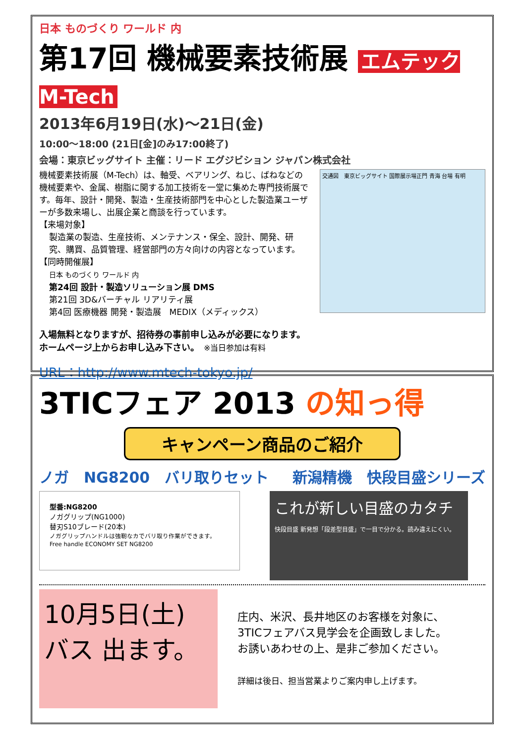日本 ものづくり ワールド 内
第17回 機械要素技術展 エムテック M-Tech
2013年6月19日(水)～21日(金)
10:00～18:00 (21日[金]のみ17:00終了)
会場：東京ビッグサイト 主催：リード エグジビション ジャパン株式会社
機械要素技術展（M-Tech）は、軸受、ベアリング、ねじ、ばねなどの機械要素や、金属、樹脂に関する加工技術を一堂に集めた専門技術展です。毎年、設計・開発、製造・生産技術部門を中心とした製造業ユーザーが多数来場し、出展企業と商談を行っています。
【来場対象】
製造業の製造、生産技術、メンテナンス・保全、設計、開発、研究、購買、品質管理、経営部門の方々向けの内容となっています。
【同時開催展】
日本 ものづくり ワールド 内
第24回 設計・製造ソリューション展 DMS
第21回 3D&バーチャル リアリティ展
第4回 医療機器 開発・製造展　MEDIX（メディックス）
交通図　東京ビッグサイト 国際展示場正門 青海 台場 有明
入場無料となりますが、招待券の事前申し込みが必要になります。
ホームページ上からお申し込み下さい。　※当日参加は有料
URL：http://www.mtech-tokyo.jp/
3TICフェア 2013 の知っ得
キャンペーン商品のご紹介
ノガ　NG8200　バリ取りセット 新潟精機　快段目盛シリーズ
型番:NG8200
ノガグリップ(NG1000)
替刃S10ブレード(20本)
ノガグリップハンドルは強靭なカでバリ取り作業ができます。
Free handle ECONOMY SET NG8200
これが新しい目盛のカタチ
快段目盛 新発想「段差型目盛」で一目で分かる。読み違えにくい。
10月5日(土)
バス 出ます。
庄内、米沢、長井地区のお客様を対象に、
3TICフェアバス見学会を企画致しました。
お誘いあわせの上、是非ご参加ください。
詳細は後日、担当営業よりご案内申し上げます。